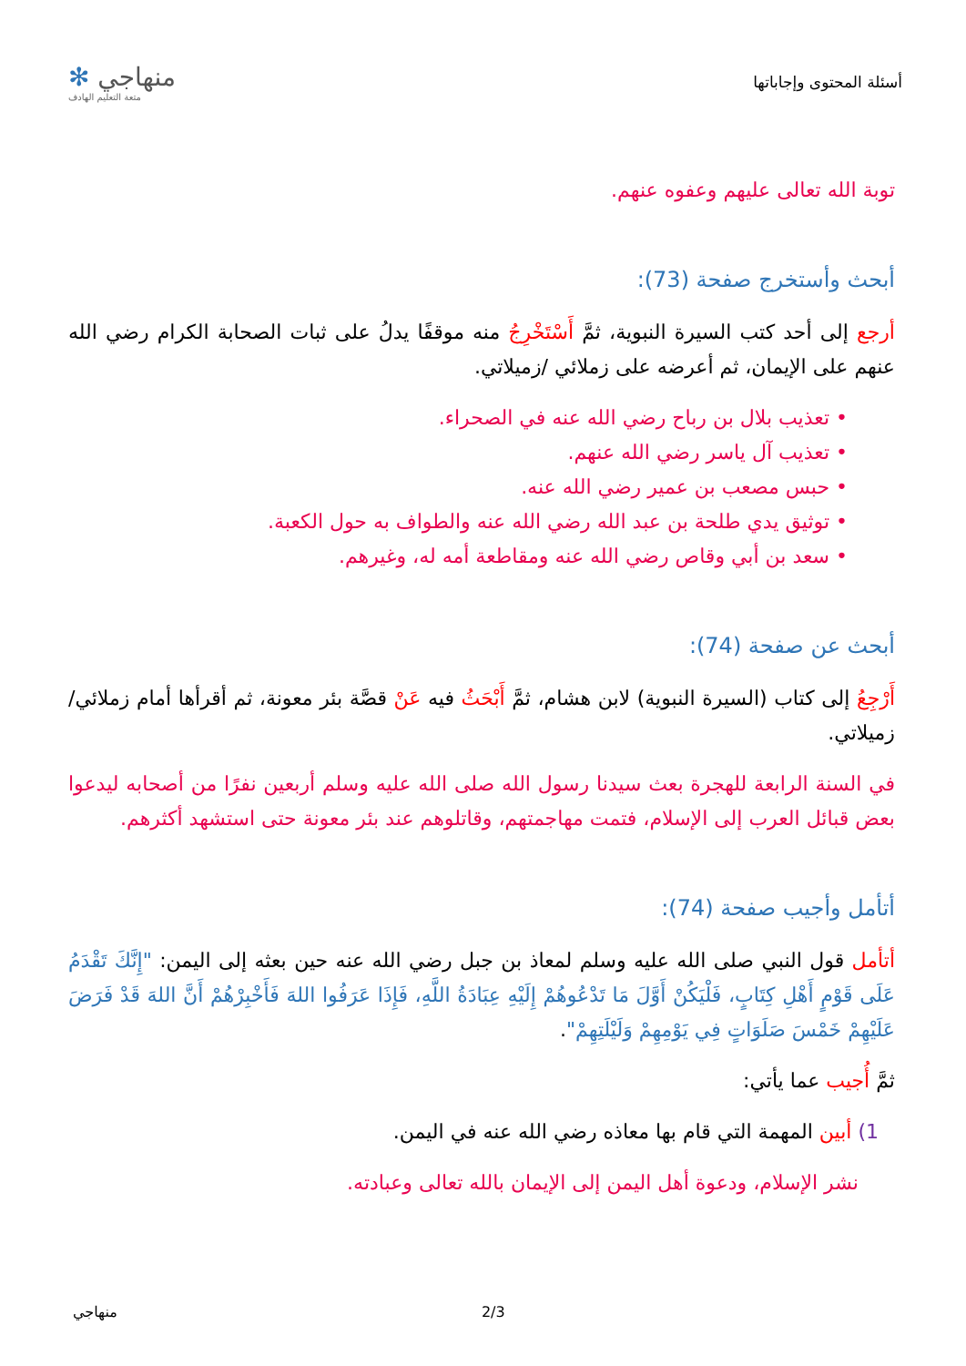أسئلة المحتوى وإجاباتها
منهاجي ✻
متعة التعليم الهادف
توبة الله تعالى عليهم وعفوه عنهم.
أبحث وأستخرج صفحة (73):
أرجع إلى أحد كتب السيرة النبوية، ثمَّ أَسْتَخْرِجُ منه موقفًا يدلُ على ثبات الصحابة الكرام رضي الله عنهم على الإيمان، ثم أعرضه على زملائي /زميلاتي.
• تعذيب بلال بن رباح رضي الله عنه في الصحراء.
• تعذيب آل ياسر رضي الله عنهم.
• حبس مصعب بن عمير رضي الله عنه.
• توثيق يدي طلحة بن عبد الله رضي الله عنه والطواف به حول الكعبة.
• سعد بن أبي وقاص رضي الله عنه ومقاطعة أمه له، وغيرهم.
أبحث عن صفحة (74):
أَرْجِعُ إلى كتاب (السيرة النبوية) لابن هشام، ثمَّ أَبْحَثُ فيه عَنْ قصَّة بئر معونة، ثم أقرأها أمام زملائي/ زميلاتي.
في السنة الرابعة للهجرة بعث سيدنا رسول الله صلى الله عليه وسلم أربعين نفرًا من أصحابه ليدعوا بعض قبائل العرب إلى الإسلام، فتمت مهاجمتهم، وقاتلوهم عند بئر معونة حتى استشهد أكثرهم.
أتأمل وأجيب صفحة (74):
أتأمل قول النبي صلى الله عليه وسلم لمعاذ بن جبل رضي الله عنه حين بعثه إلى اليمن: "إِنَّكَ تَقْدَمُ عَلَى قَوْمٍ أَهْلِ كِتَابٍ، فَلْيَكُنْ أَوَّلَ مَا تَدْعُوهُمْ إِلَيْهِ عِبَادَةُ اللَّهِ، فَإِذَا عَرَفُوا اللهَ فَأَخْبِرْهُمْ أَنَّ اللهَ قَدْ فَرَضَ عَلَيْهِمْ خَمْسَ صَلَوَاتٍ فِي يَوْمِهِمْ وَلَيْلَتِهِمْ".
ثمَّ أُجيب عما يأتي:
1) أبين المهمة التي قام بها معاذه رضي الله عنه في اليمن.
نشر الإسلام، ودعوة أهل اليمن إلى الإيمان بالله تعالى وعبادته.
منهاجي 2/3